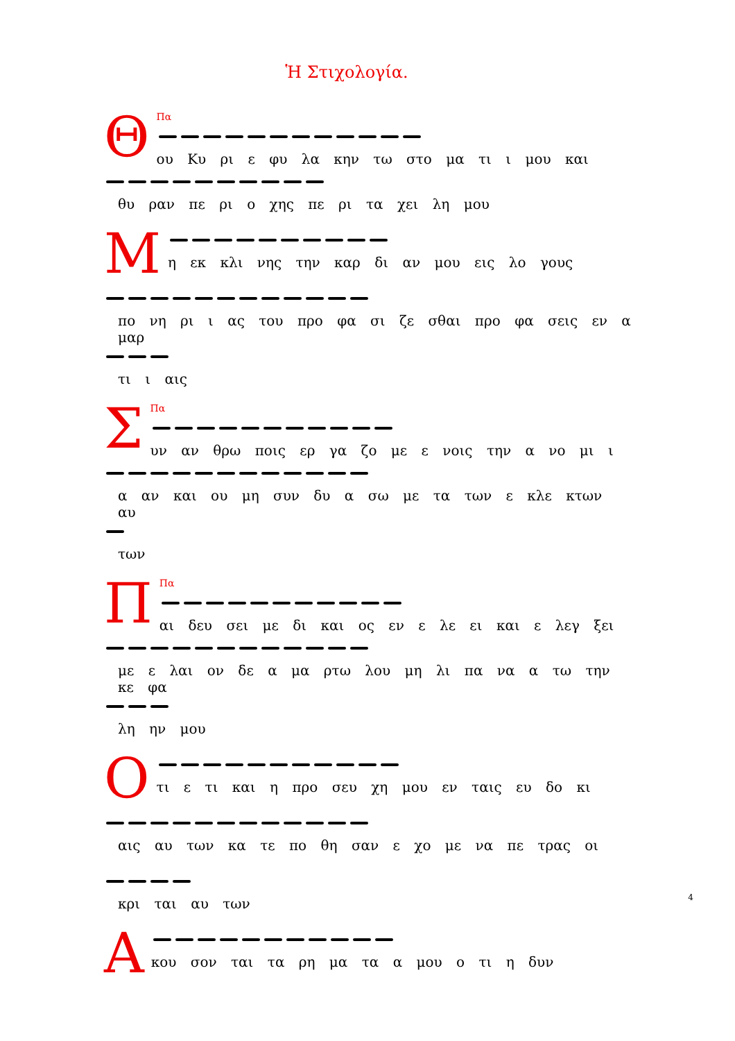Ἡ Στιχολογία.
Θ
Πα
ου Κυ ρι ε φυ λα κην τω στο μα τι ι μου και
θυ ραν πε ρι ο χης πε ρι τα χει λη μου
Μ
η εκ κλι νης την καρ δι αν μου εις λο γους
πο νη ρι ι ας του προ φα σι ζε σθαι προ φα σεις εν α μαρ
τι ι αις
Σ
Πα
υν αν θρω ποις ερ γα ζο με ε νοις την α νο μι ι
α αν και ου μη συν δυ α σω με τα των ε κλε κτων αυ
των
Π
Πα
αι δευ σει με δι και ος εν ε λε ει και ε λεγ ξει
με ε λαι ον δε α μα ρτω λου μη λι πα να α τω την κε φα
λη ην μου
Ο
τι ε τι και η προ σευ χη μου εν ταις ευ δο κι
αις αυ των κα τε πο θη σαν ε χο με να πε τρας οι
κρι ται αυ των
Α
κου σον ται τα ρη μα τα α μου ο τι η δυν
4